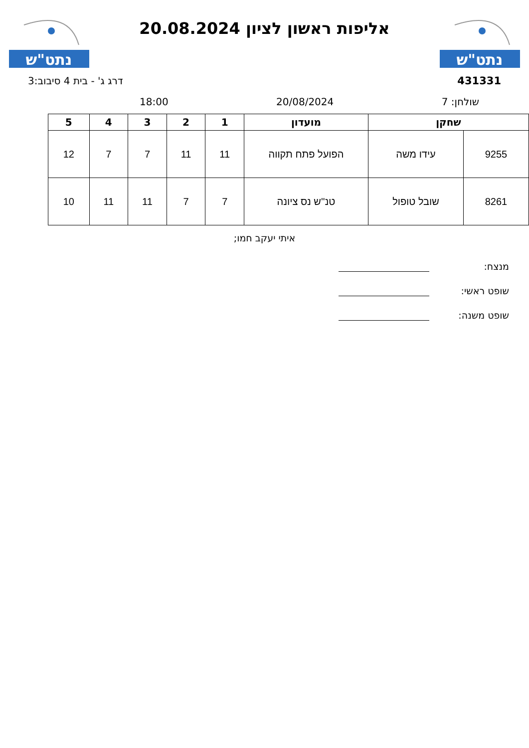נתט"ש
אליפות ראשון לציון 20.08.2024
נתט"ש
431331 דרג ג' - בית 4 סיבוב:3
שולחן: 7 20/08/2024 18:00
| שחקן | | מועדון | 1 | 2 | 3 | 4 | 5 |
| --- | --- | --- | --- | --- | --- | --- | --- |
| 9255 | עידו משה | הפועל פתח תקווה | 11 | 11 | 7 | 7 | 12 |
| 8261 | שובל טופול | טנ''ש נס ציונה | 7 | 7 | 11 | 11 | 10 |
איתי יעקב חמו;
מנצח:
שופט ראשי:
שופט משנה: